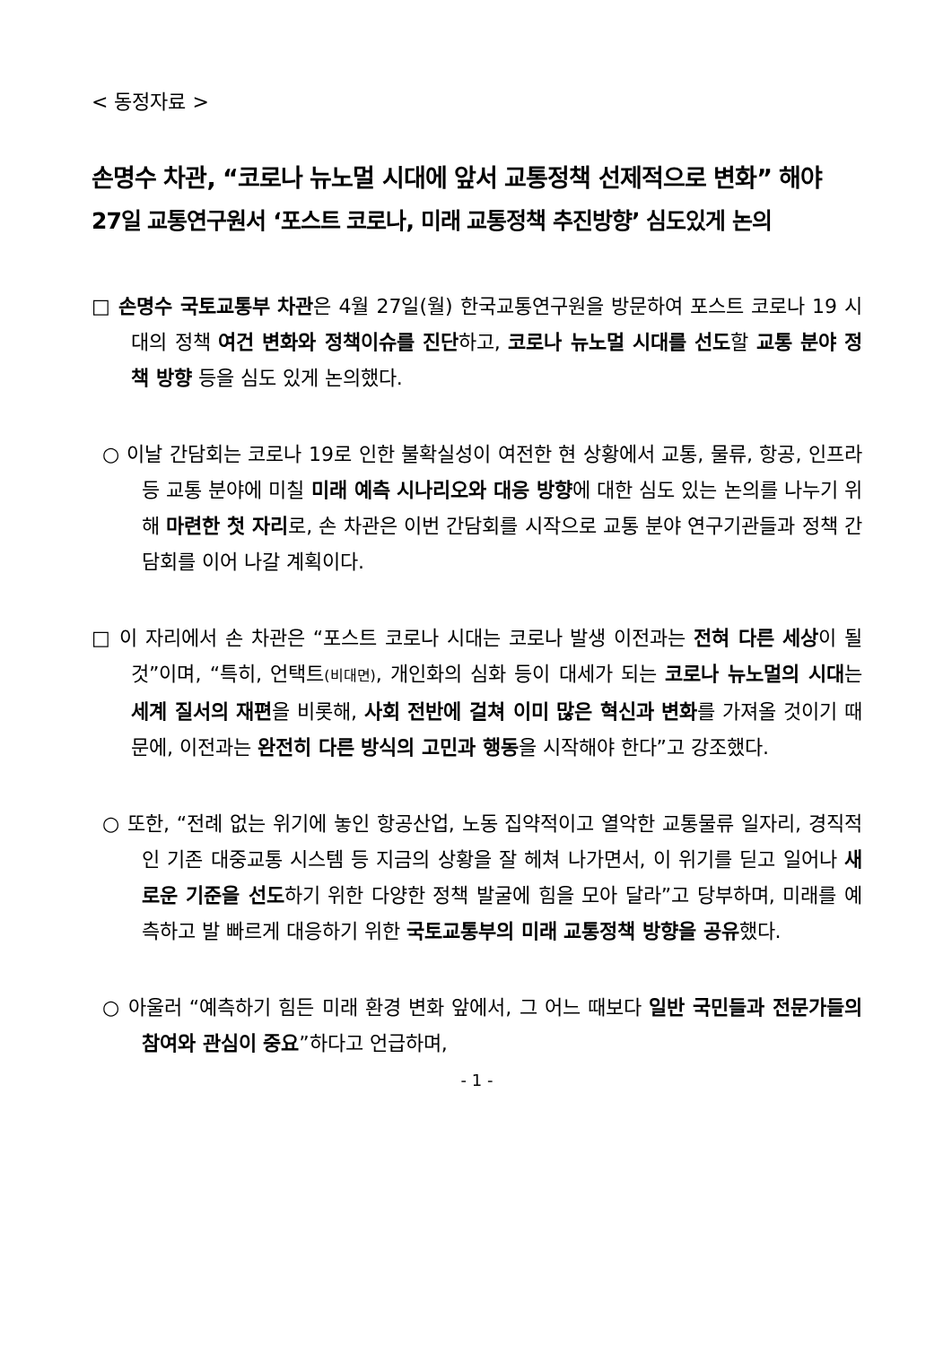< 동정자료 >
손명수 차관, “코로나 뉴노멀 시대에 앞서 교통정책 선제적으로 변화” 해야
27일 교통연구원서 ‘포스트 코로나, 미래 교통정책 추진방향’ 심도있게 논의
□ 손명수 국토교통부 차관은 4월 27일(월) 한국교통연구원을 방문하여 포스트 코로나 19 시대의 정책 여건 변화와 정책이슈를 진단하고, 코로나 뉴노멀 시대를 선도할 교통 분야 정책 방향 등을 심도 있게 논의했다.
○ 이날 간담회는 코로나 19로 인한 불확실성이 여전한 현 상황에서 교통, 물류, 항공, 인프라 등 교통 분야에 미칠 미래 예측 시나리오와 대응 방향에 대한 심도 있는 논의를 나누기 위해 마련한 첫 자리로, 손 차관은 이번 간담회를 시작으로 교통 분야 연구기관들과 정책 간담회를 이어 나갈 계획이다.
□ 이 자리에서 손 차관은 “포스트 코로나 시대는 코로나 발생 이전과는 전혀 다른 세상이 될 것”이며, “특히, 언택트(비대면), 개인화의 심화 등이 대세가 되는 코로나 뉴노멀의 시대는 세계 질서의 재편을 비롯해, 사회 전반에 걸쳐 이미 많은 혁신과 변화를 가져올 것이기 때문에, 이전과는 완전히 다른 방식의 고민과 행동을 시작해야 한다”고 강조했다.
○ 또한, “전례 없는 위기에 놓인 항공산업, 노동 집약적이고 열악한 교통물류 일자리, 경직적인 기존 대중교통 시스템 등 지금의 상황을 잘 헤쳐 나가면서, 이 위기를 딛고 일어나 새로운 기준을 선도하기 위한 다양한 정책 발굴에 힘을 모아 달라”고 당부하며, 미래를 예측하고 발 빠르게 대응하기 위한 국토교통부의 미래 교통정책 방향을 공유했다.
○ 아울러 “예측하기 힘든 미래 환경 변화 앞에서, 그 어느 때보다 일반 국민들과 전문가들의 참여와 관심이 중요”하다고 언급하며,
- 1 -